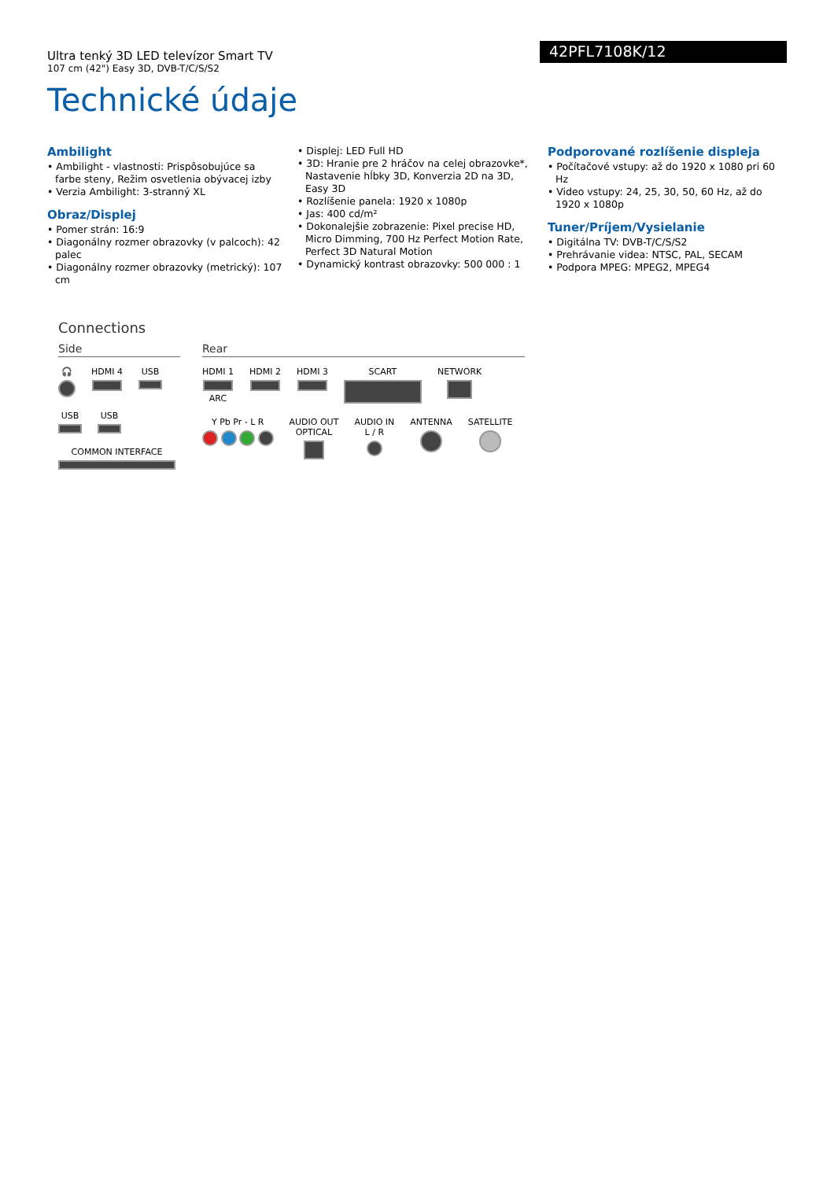Ultra tenký 3D LED televízor Smart TV
107 cm (42") Easy 3D, DVB-T/C/S/S2
42PFL7108K/12
Technické údaje
Ambilight
• Ambilight - vlastnosti: Prispôsobujúce sa farbe steny, Režim osvetlenia obývacej izby
• Verzia Ambilight: 3-stranný XL
Obraz/Displej
• Pomer strán: 16:9
• Diagonálny rozmer obrazovky (v palcoch): 42 palec
• Diagonálny rozmer obrazovky (metrický): 107 cm
• Displej: LED Full HD
• 3D: Hranie pre 2 hráčov na celej obrazovke*, Nastavenie hĺbky 3D, Konverzia 2D na 3D, Easy 3D
• Rozlíšenie panela: 1920 x 1080p
• Jas: 400 cd/m²
• Dokonalejšie zobrazenie: Pixel precise HD, Micro Dimming, 700 Hz Perfect Motion Rate, Perfect 3D Natural Motion
• Dynamický kontrast obrazovky: 500 000 : 1
Podporované rozlíšenie displeja
• Počítačové vstupy: až do 1920 x 1080 pri 60 Hz
• Video vstupy: 24, 25, 30, 50, 60 Hz, až do 1920 x 1080p
Tuner/Príjem/Vysielanie
• Digitálna TV: DVB-T/C/S/S2
• Prehrávanie videa: NTSC, PAL, SECAM
• Podpora MPEG: MPEG2, MPEG4
Connections
Side
🎧
HDMI 4
USB
USB
USB
COMMON INTERFACE
Rear
HDMI 1
ARC
HDMI 2
HDMI 3
SCART
NETWORK
Y Pb Pr - L R
AUDIO OUT
OPTICAL
AUDIO IN
L / R
ANTENNA
SATELLITE